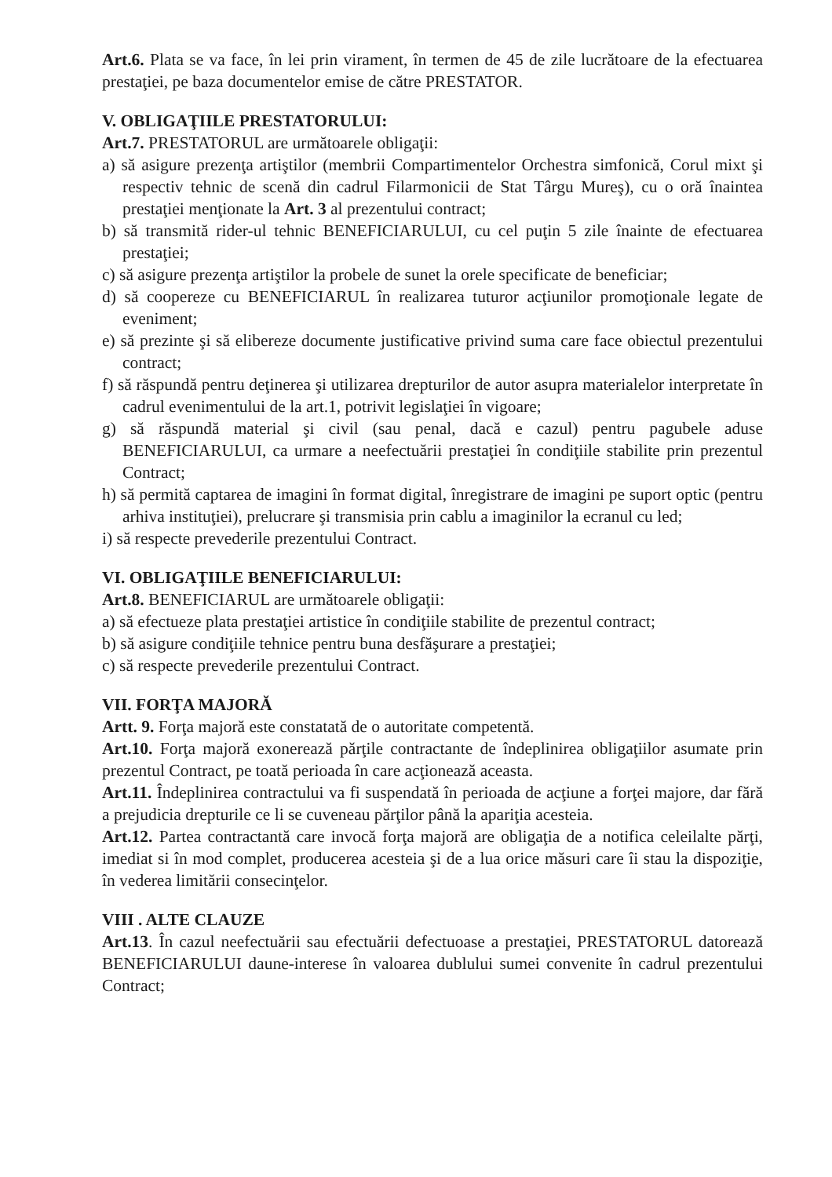Art.6. Plata se va face, în lei prin virament, în termen de 45 de zile lucrătoare de la efectuarea prestaţiei, pe baza documentelor emise de către PRESTATOR.
V. OBLIGAŢIILE PRESTATORULUI:
Art.7. PRESTATORUL are următoarele obligaţii:
a) să asigure prezenţa artiştilor (membrii Compartimentelor Orchestra simfonică, Corul mixt şi respectiv tehnic de scenă din cadrul Filarmonicii de Stat Târgu Mureş), cu o oră înaintea prestaţiei menţionate la Art. 3 al prezentului contract;
b) să transmită rider-ul tehnic BENEFICIARULUI, cu cel puţin 5 zile înainte de efectuarea prestaţiei;
c) să asigure prezenţa artiştilor la probele de sunet la orele specificate de beneficiar;
d) să coopereze cu BENEFICIARUL în realizarea tuturor acţiunilor promoţionale legate de eveniment;
e) să prezinte şi să elibereze documente justificative privind suma care face obiectul prezentului contract;
f) să răspundă pentru deţinerea şi utilizarea drepturilor de autor asupra materialelor interpretate în cadrul evenimentului de la art.1, potrivit legislaţiei în vigoare;
g) să răspundă material şi civil (sau penal, dacă e cazul) pentru pagubele aduse BENEFICIARULUI, ca urmare a neefectuării prestaţiei în condiţiile stabilite prin prezentul Contract;
h) să permită captarea de imagini în format digital, înregistrare de imagini pe suport optic (pentru arhiva instituţiei), prelucrare şi transmisia prin cablu a imaginilor la ecranul cu led;
i) să respecte prevederile prezentului Contract.
VI. OBLIGAŢIILE BENEFICIARULUI:
Art.8. BENEFICIARUL are următoarele obligaţii:
a) să efectueze plata prestaţiei artistice în condiţiile stabilite de prezentul contract;
b) să asigure condiţiile tehnice pentru buna desfăşurare a prestaţiei;
c) să respecte prevederile prezentului Contract.
VII. FORŢA MAJORĂ
Artt. 9. Forţa majoră este constatată de o autoritate competentă.
Art.10. Forţa majoră exonerează părţile contractante de îndeplinirea obligaţiilor asumate prin prezentul Contract, pe toată perioada în care acţionează aceasta.
Art.11. Îndeplinirea contractului va fi suspendată în perioada de acţiune a forţei majore, dar fără a prejudicia drepturile ce li se cuveneau părţilor până la apariţia acesteia.
Art.12. Partea contractantă care invocă forţa majoră are obligaţia de a notifica celeilalte părţi, imediat si în mod complet, producerea acesteia şi de a lua orice măsuri care îi stau la dispoziţie, în vederea limitării consecinţelor.
VIII . ALTE CLAUZE
Art.13. În cazul neefectuării sau efectuării defectuoase a prestaţiei, PRESTATORUL datorează BENEFICIARULUI daune-interese în valoarea dublului sumei convenite în cadrul prezentului Contract;